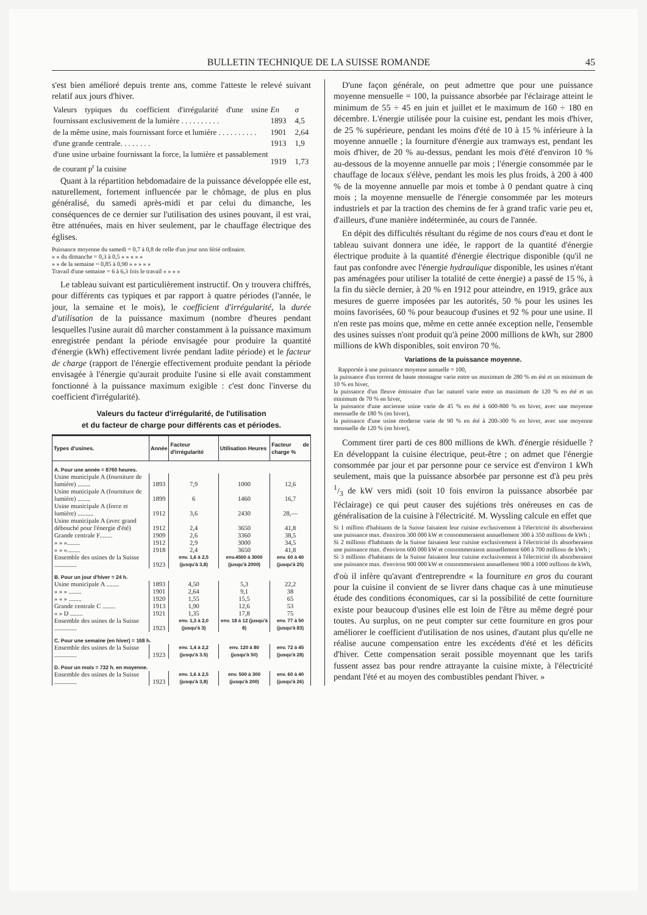BULLETIN TECHNIQUE DE LA SUISSE ROMANDE 45
s'est bien amélioré depuis trente ans, comme l'atteste le relevé suivant relatif aux jours d'hiver.
| Valeurs typiques du coefficient d'irrégularité d'une usine fournissant exclusivement de la lumière . . . . . . . . . . | En 1893 | σ 4,5 |
| de la même usine, mais fournissant force et lumière . . . . . . . . . . | 1901 | 2,64 |
| d'une grande centrale. . . . . . . . | 1913 | 1,9 |
| d'une usine urbaine fournissant la force, la lumière et passablement de courant p<sup>r</sup> la cuisine | 1919 | 1,73 |
Quant à la répartition hebdomadaire de la puissance développée elle est, naturellement, fortement influencée par le chômage, de plus en plus généralisé, du samedi après-midi et par celui du dimanche, les conséquences de ce dernier sur l'utilisation des usines pouvant, il est vrai, être atténuées, mais en hiver seulement, par le chauffage électrique des églises.
Puissance moyenne du samedi = 0,7 à 0,8 de celle d'un jour non férié ordinaire.
» » du dimanche = 0,3 à 0,5 » » « » »
» » de la semaine = 0,85 à 0,90 » » » » »
Travail d'une semaine = 6 à 6,3 fois le travail » » » »
Le tableau suivant est particulièrement instructif. On y trouvera chiffrés, pour différents cas typiques et par rapport à quatre périodes (l'année, le jour, la semaine et le mois), le coefficient d'irrégularité, la durée d'utilisation de la puissance maximum (nombre d'heures pendant lesquelles l'usine aurait dû marcher constamment à la puissance maximum enregistrée pendant la période envisagée pour produire la quantité d'énergie (kWh) effectivement livrée pendant ladite période) et le facteur de charge (rapport de l'énergie effectivement produite pendant la période envisagée à l'énergie qu'aurait produite l'usine si elle avait constamment fonctionné à la puissance maximum exigible : c'est donc l'inverse du coefficient d'irrégularité).
Valeurs du facteur d'irrégularité, de l'utilisation
et du facteur de charge pour différents cas et périodes.
| Types d'usines. | Année | Facteur d'irrégularité | Utilisation Heures | Facteur de charge % |
| --- | --- | --- | --- | --- |
| A. Pour une année = 8760 heures. | | | | |
| Usine municipale A (fourniture de lumière) ........ | 1893 | 7,9 | 1000 | 12,6 |
| Usine municipale A (fourniture de lumière) ........ | 1899 | 6 | 1460 | 16,7 |
| Usine municipale A (force et lumière) .......... | 1912 | 3,6 | 2430 | 28,— |
| Usine municipale A (avec grand débouché pour l'énergie d'été) | 1912 | 2,4 | 3650 | 41,8 |
| Grande centrale F........ | 1909 | 2,6 | 3360 | 38,5 |
| » » »........ | 1912 | 2,9 | 3000 | 34,5 |
| » » »........ | 1918 | 2,4 | 3650 | 41,8 |
| Ensemble des usines de la Suisse .............. | 1923 | env. 1,6 à 2,5 (jusqu'à 3,8) | env.4500 à 3000 (jusqu'à 2000) | env. 60 à 40 (jusqu'à 25) |
| B. Pour un jour d'hiver = 24 h. | | | | |
| Usine municipale A ........ | 1893 | 4,50 | 5,3 | 22,2 |
| » » » ........ | 1901 | 2,64 | 9,1 | 38 |
| » « » ........ | 1920 | 1,55 | 15,5 | 65 |
| Grande centrale C ........ | 1913 | 1,90 | 12,6 | 53 |
| « » D ........ | 1921 | 1,35 | 17,8 | 75 |
| Ensemble des usines de la Suisse .............. | 1923 | env. 1,3 à 2,0 (jusqu'à 3) | env. 18 à 12 (jusqu'à 8) | env. 77 à 50 (jusqu'à 83) |
| C. Pour une semaine (en hiver) = 168 h. | | | | |
| Ensemble des usines de la Suisse .............. | 1923 | env. 1,4 à 2,2 (jusqu'à 3.5) | env. 120 à 80 (jusqu'à 50) | env. 72 à 45 (jusqu'à 28) |
| D. Pour un mois = 732 h. en moyenne. | | | | |
| Ensemble des usines de la Suisse .............. | 1923 | env. 1,6 à 2,5 (jusqu'à 3,8) | env. 500 à 300 (jusqu'à 200) | env. 60 à 40 (jusqu'à 26) |
D'une façon générale, on peut admettre que pour une puissance moyenne mensuelle = 100, la puissance absorbée par l'éclairage atteint le minimum de 55 ÷ 45 en juin et juillet et le maximum de 160 ÷ 180 en décembre. L'énergie utilisée pour la cuisine est, pendant les mois d'hiver, de 25 % supérieure, pendant les moins d'été de 10 à 15 % inférieure à la moyenne annuelle ; la fourniture d'énergie aux tramways est, pendant les mois d'hiver, de 20 % au-dessus, pendant les mois d'été d'environ 10 % au-dessous de la moyenne annuelle par mois ; l'énergie consommée par le chauffage de locaux s'élève, pendant les mois les plus froids, à 200 à 400 % de la moyenne annuelle par mois et tombe à 0 pendant quatre à cinq mois ; la moyenne mensuelle de l'énergie consommée par les moteurs industriels et par la traction des chemins de fer à grand trafic varie peu et, d'ailleurs, d'une manière indéterminée, au cours de l'année.
En dépit des difficultés résultant du régime de nos cours d'eau et dont le tableau suivant donnera une idée, le rapport de la quantité d'énergie électrique produite à la quantité d'énergie électrique disponible (qu'il ne faut pas confondre avec l'énergie hydraulique disponible, les usines n'étant pas aménagées pour utiliser la totalité de cette énergie) a passé de 15 %, à la fin du siècle dernier, à 20 % en 1912 pour atteindre, en 1919, grâce aux mesures de guerre imposées par les autorités, 50 % pour les usines les moins favorisées, 60 % pour beaucoup d'usines et 92 % pour une usine. Il n'en reste pas moins que, même en cette année exception nelle, l'ensemble des usines suisses n'ont produit qu'à peine 2000 millions de kWh, sur 2800 millions de kWh disponibles, soit environ 70 %.
Variations de la puissance moyenne.
Rapportée à une puissance moyenne annuelle = 100,
la puissance d'un torrent de haute montagne varie entre un maximum de 280 % en été et un minimum de 10 % en hiver,
la puissance d'un fleuve émissaire d'un lac naturel varie entre un maximum de 120 % en été et un minimum de 70 % en hiver,
la puissance d'une ancienne usine varie de 45 % en été à 600-800 % en hiver, avec une moyenne mensuelle de 180 % (en hiver),
la puissance d'une usine moderne varie de 90 % en été à 200-300 % en hiver, avec une moyenne mensuelle de 120 % (en hiver),
Comment tirer parti de ces 800 millions de kWh. d'énergie résiduelle ? En développant la cuisine électrique, peut-être ; on admet que l'énergie consommée par jour et par personne pour ce service est d'environ 1 kWh seulement, mais que la puissance absorbée par personne est d'à peu près 1/3 de kW vers midi (soit 10 fois environ la puissance absorbée par l'éclairage) ce qui peut causer des sujétions très onéreuses en cas de généralisation de la cuisine à l'électricité. M. Wyssling calcule en effet que
Si 1 million d'habitants de la Suisse faisaient leur cuisine exclusivement à l'électricité ils absorberaient une puissance max. d'enxiron 300 000 kW et consommeraient annuellement 300 à 350 millions de kWh ;
Si 2 millions d'habitants de la Suisse faisaient leur cuisine exclusivement à l'électricité ils absorberaient une puissance max. d'environ 600 000 kW et consommeraient annuellement 600 à 700 millions de kWh ;
Si 3 millions d'habitants de la Suisse faisaient leur cuisine exclusivement à l'électricité ils absorberaient une puissance max. d'environ 900 000 kW et consommeraient annuellement 900 à 1000 millions de kWh,
d'où il infère qu'avant d'entreprendre « la fourniture en gros du courant pour la cuisine il convient de se livrer dans chaque cas à une minutieuse étude des conditions économiques, car si la possibilité de cette fourniture existe pour beaucoup d'usines elle est loin de l'être au même degré pour toutes. Au surplus, on ne peut compter sur cette fourniture en gros pour améliorer le coefficient d'utilisation de nos usines, d'autant plus qu'elle ne réalise aucune compensation entre les excédents d'été et les déficits d'hiver. Cette compensation serait possible moyennant que les tarifs fussent assez bas pour rendre attrayante la cuisine mixte, à l'électricité pendant l'été et au moyen des combustibles pendant l'hiver. »